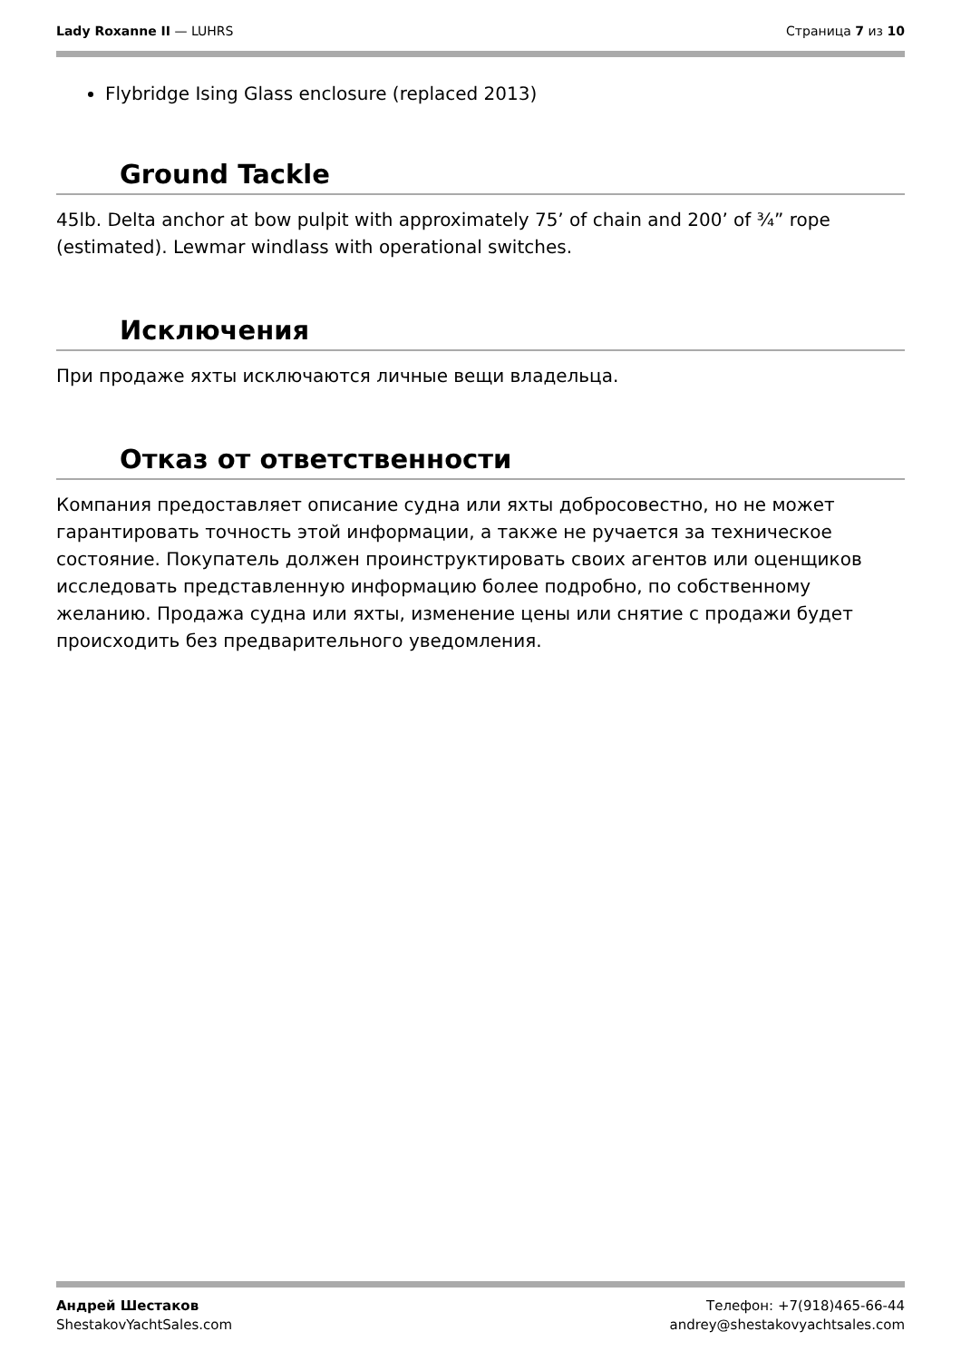Lady Roxanne II — LUHRS Страница 7 из 10
Flybridge Ising Glass enclosure (replaced 2013)
Ground Tackle
45lb. Delta anchor at bow pulpit with approximately 75’ of chain and 200’ of ¾” rope (estimated). Lewmar windlass with operational switches.
Исключения
При продаже яхты исключаются личные вещи владельца.
Отказ от ответственности
Компания предоставляет описание судна или яхты добросовестно, но не может гарантировать точность этой информации, а также не ручается за техническое состояние. Покупатель должен проинструктировать своих агентов или оценщиков исследовать представленную информацию более подробно, по собственному желанию. Продажа судна или яхты, изменение цены или снятие с продажи будет происходить без предварительного уведомления.
Андрей Шестаков
ShestakovYachtSales.com
Телефон: +7(918)465-66-44
andrey@shestakovyachtsales.com